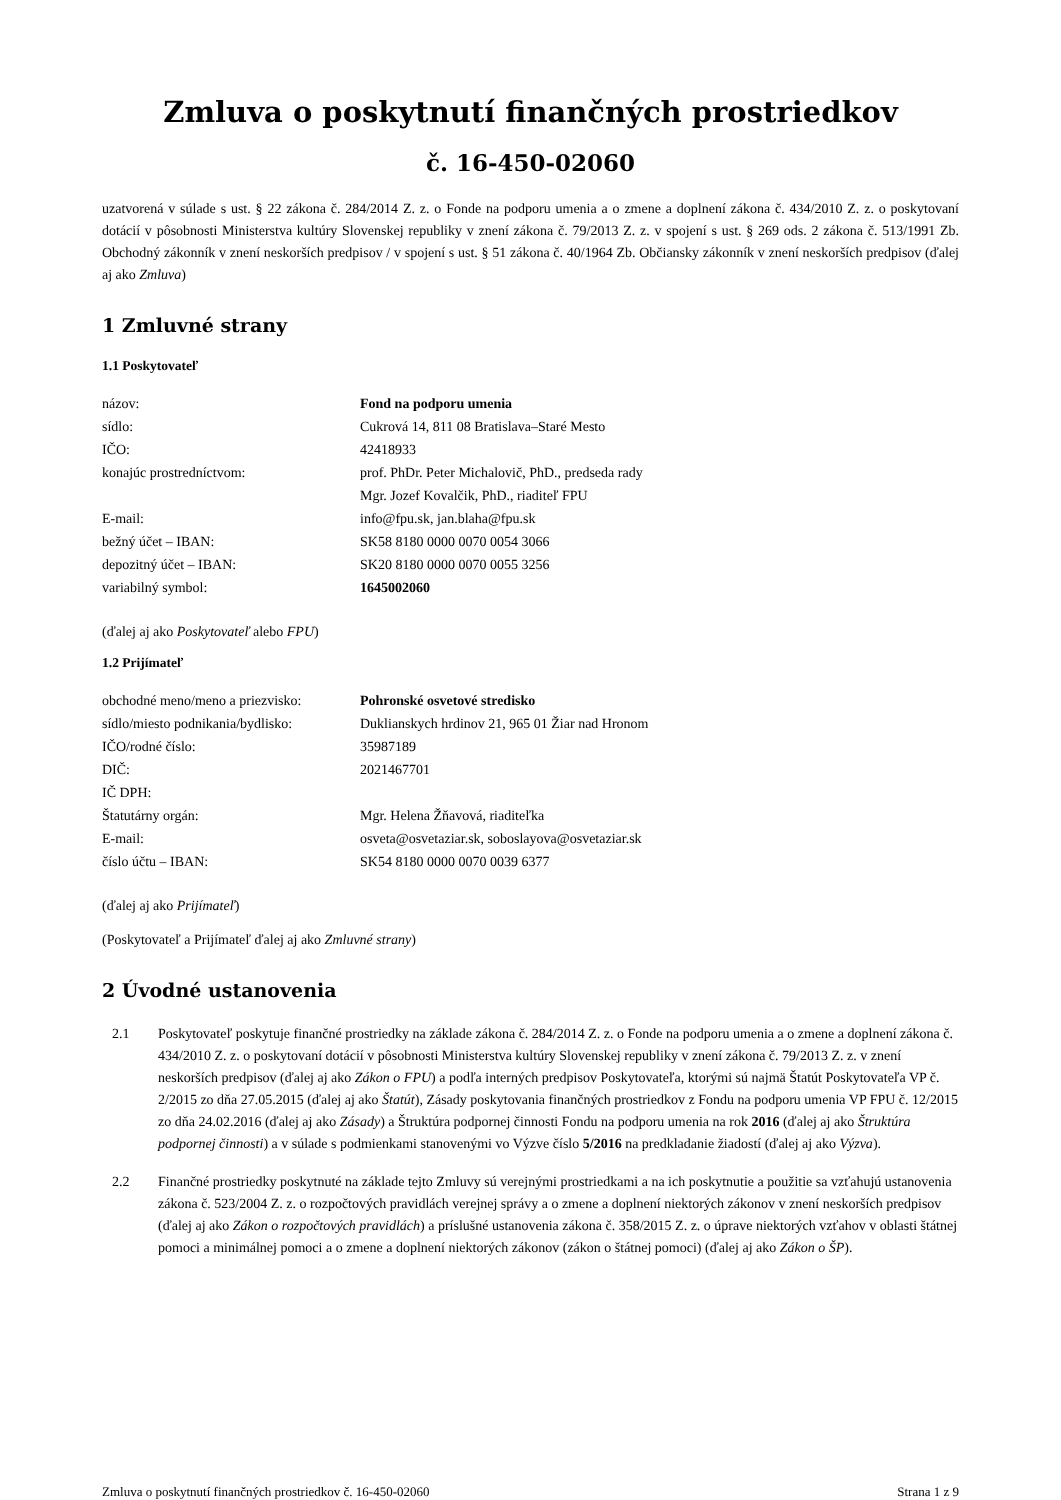Zmluva o poskytnutí finančných prostriedkov
č. 16-450-02060
uzatvorená v súlade s ust. § 22 zákona č. 284/2014 Z. z. o Fonde na podporu umenia a o zmene a doplnení zákona č. 434/2010 Z. z. o poskytovaní dotácií v pôsobnosti Ministerstva kultúry Slovenskej republiky v znení zákona č. 79/2013 Z. z. v spojení s ust. § 269 ods. 2 zákona č. 513/1991 Zb. Obchodný zákonník v znení neskorších predpisov / v spojení s ust. § 51 zákona č. 40/1964 Zb. Občiansky zákonník v znení neskorších predpisov (ďalej aj ako Zmluva)
1 Zmluvné strany
1.1 Poskytovateľ
| názov: | Fond na podporu umenia |
| sídlo: | Cukrová 14, 811 08 Bratislava–Staré Mesto |
| IČO: | 42418933 |
| konajúc prostredníctvom: | prof. PhDr. Peter Michalovič, PhD., predseda rady |
| | Mgr. Jozef Kovalčik, PhD., riaditeľ FPU |
| E-mail: | info@fpu.sk, jan.blaha@fpu.sk |
| bežný účet – IBAN: | SK58 8180 0000 0070 0054 3066 |
| depozitný účet – IBAN: | SK20 8180 0000 0070 0055 3256 |
| variabilný symbol: | 1645002060 |
(ďalej aj ako Poskytovateľ alebo FPU)
1.2 Prijímateľ
| obchodné meno/meno a priezvisko: | Pohronské osvetové stredisko |
| sídlo/miesto podnikania/bydlisko: | Duklianskych hrdinov 21, 965 01 Žiar nad Hronom |
| IČO/rodné číslo: | 35987189 |
| DIČ: | 2021467701 |
| IČ DPH: | |
| Štatutárny orgán: | Mgr. Helena Žňavová, riaditeľka |
| E-mail: | osveta@osvetaziar.sk, soboslayova@osvetaziar.sk |
| číslo účtu – IBAN: | SK54 8180 0000 0070 0039 6377 |
(ďalej aj ako Prijímateľ)
(Poskytovateľ a Prijímateľ ďalej aj ako Zmluvné strany)
2 Úvodné ustanovenia
2.1 Poskytovateľ poskytuje finančné prostriedky na základe zákona č. 284/2014 Z. z. o Fonde na podporu umenia a o zmene a doplnení zákona č. 434/2010 Z. z. o poskytovaní dotácií v pôsobnosti Ministerstva kultúry Slovenskej republiky v znení zákona č. 79/2013 Z. z. v znení neskorších predpisov (ďalej aj ako Zákon o FPU) a podľa interných predpisov Poskytovateľa, ktorými sú najmä Štatút Poskytovateľa VP č. 2/2015 zo dňa 27.05.2015 (ďalej aj ako Štatút), Zásady poskytovania finančných prostriedkov z Fondu na podporu umenia VP FPU č. 12/2015 zo dňa 24.02.2016 (ďalej aj ako Zásady) a Štruktúra podpornej činnosti Fondu na podporu umenia na rok 2016 (ďalej aj ako Štruktúra podpornej činnosti) a v súlade s podmienkami stanovenými vo Výzve číslo 5/2016 na predkladanie žiadostí (ďalej aj ako Výzva).
2.2 Finančné prostriedky poskytnuté na základe tejto Zmluvy sú verejnými prostriedkami a na ich poskytnutie a použitie sa vzťahujú ustanovenia zákona č. 523/2004 Z. z. o rozpočtových pravidlách verejnej správy a o zmene a doplnení niektorých zákonov v znení neskorších predpisov (ďalej aj ako Zákon o rozpočtových pravidlách) a príslušné ustanovenia zákona č. 358/2015 Z. z. o úprave niektorých vzťahov v oblasti štátnej pomoci a minimálnej pomoci a o zmene a doplnení niektorých zákonov (zákon o štátnej pomoci) (ďalej aj ako Zákon o ŠP).
Zmluva o poskytnutí finančných prostriedkov č. 16-450-02060 Strana 1 z 9